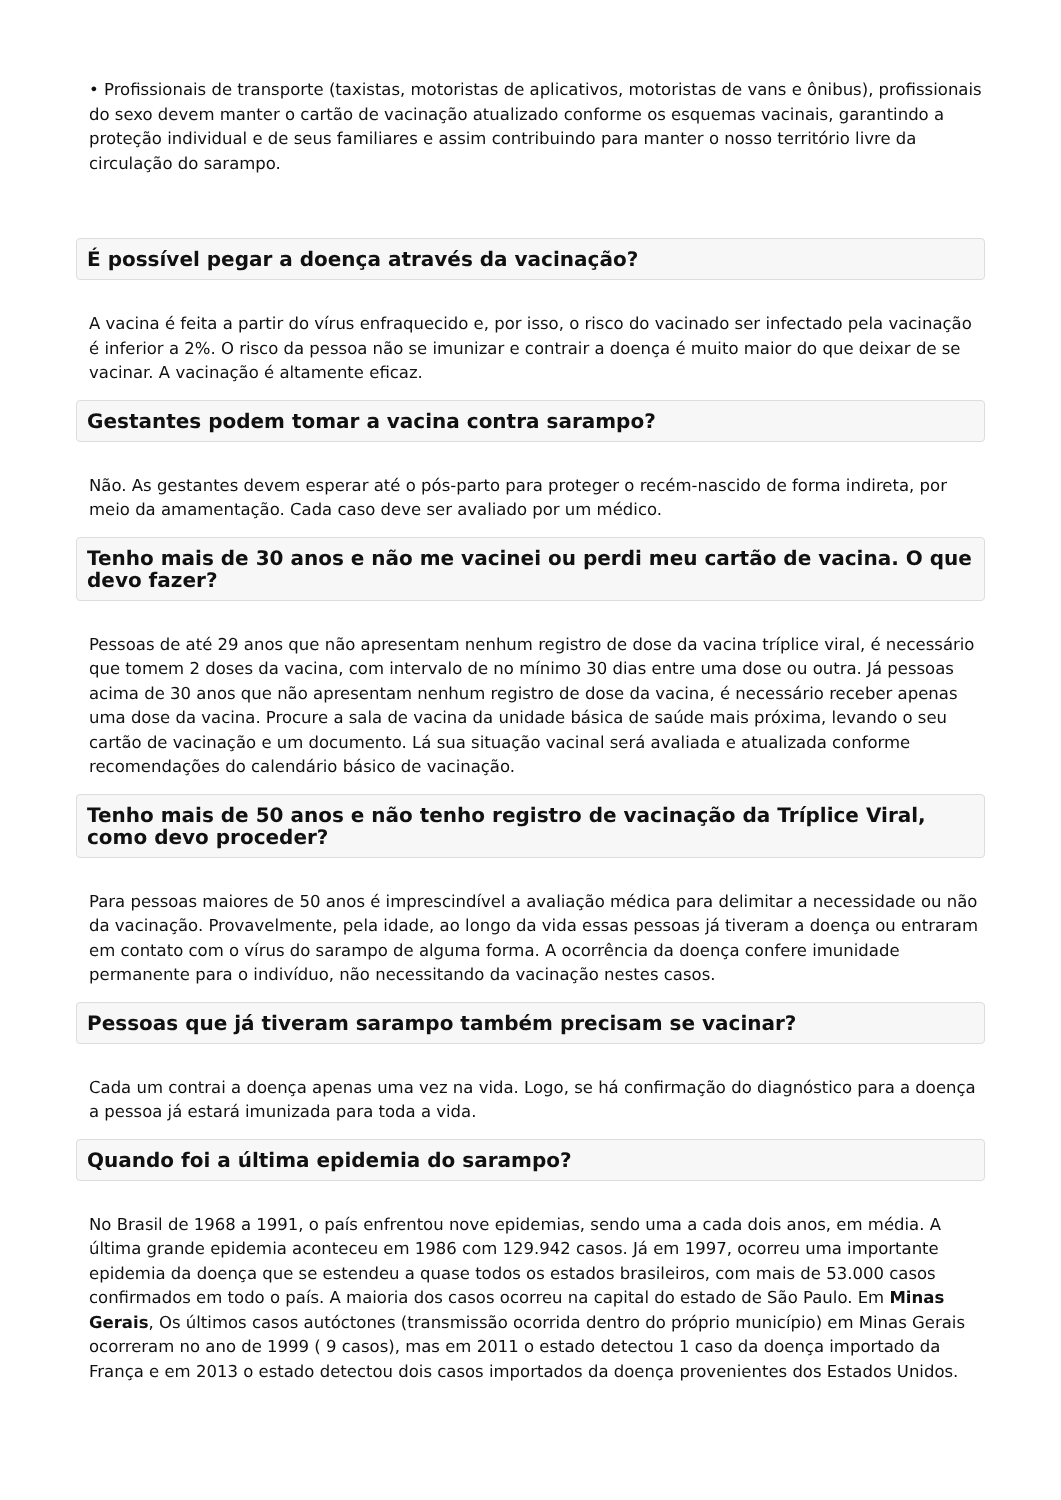• Profissionais de transporte (taxistas, motoristas de aplicativos, motoristas de vans e ônibus), profissionais do sexo devem manter o cartão de vacinação atualizado conforme os esquemas vacinais, garantindo a proteção individual e de seus familiares e assim contribuindo para manter o nosso território livre da circulação do sarampo.
É possível pegar a doença através da vacinação?
A vacina é feita a partir do vírus enfraquecido e, por isso, o risco do vacinado ser infectado pela vacinação é inferior a 2%. O risco da pessoa não se imunizar e contrair a doença é muito maior do que deixar de se vacinar. A vacinação é altamente eficaz.
Gestantes podem tomar a vacina contra sarampo?
Não. As gestantes devem esperar até o pós-parto para proteger o recém-nascido de forma indireta, por meio da amamentação. Cada caso deve ser avaliado por um médico.
Tenho mais de 30 anos e não me vacinei ou perdi meu cartão de vacina. O que devo fazer?
Pessoas de até 29 anos que não apresentam nenhum registro de dose da vacina tríplice viral, é necessário que tomem 2 doses da vacina, com intervalo de no mínimo 30 dias entre uma dose ou outra. Já pessoas acima de 30 anos que não apresentam nenhum registro de dose da vacina, é necessário receber apenas uma dose da vacina. Procure a sala de vacina da unidade básica de saúde mais próxima, levando o seu cartão de vacinação e um documento. Lá sua situação vacinal será avaliada e atualizada conforme recomendações do calendário básico de vacinação.
Tenho mais de 50 anos e não tenho registro de vacinação da Tríplice Viral, como devo proceder?
Para pessoas maiores de 50 anos é imprescindível a avaliação médica para delimitar a necessidade ou não da vacinação. Provavelmente, pela idade, ao longo da vida essas pessoas já tiveram a doença ou entraram em contato com o vírus do sarampo de alguma forma. A ocorrência da doença confere imunidade permanente para o indivíduo, não necessitando da vacinação nestes casos.
Pessoas que já tiveram sarampo também precisam se vacinar?
Cada um contrai a doença apenas uma vez na vida. Logo, se há confirmação do diagnóstico para a doença a pessoa já estará imunizada para toda a vida.
Quando foi a última epidemia do sarampo?
No Brasil de 1968 a 1991, o país enfrentou nove epidemias, sendo uma a cada dois anos, em média. A última grande epidemia aconteceu em 1986 com 129.942 casos. Já em 1997, ocorreu uma importante epidemia da doença que se estendeu a quase todos os estados brasileiros, com mais de 53.000 casos confirmados em todo o país. A maioria dos casos ocorreu na capital do estado de São Paulo. Em Minas Gerais, Os últimos casos autóctones (transmissão ocorrida dentro do próprio município) em Minas Gerais ocorreram no ano de 1999 ( 9 casos), mas em 2011 o estado detectou 1 caso da doença importado da França e em 2013 o estado detectou dois casos importados da doença provenientes dos Estados Unidos.